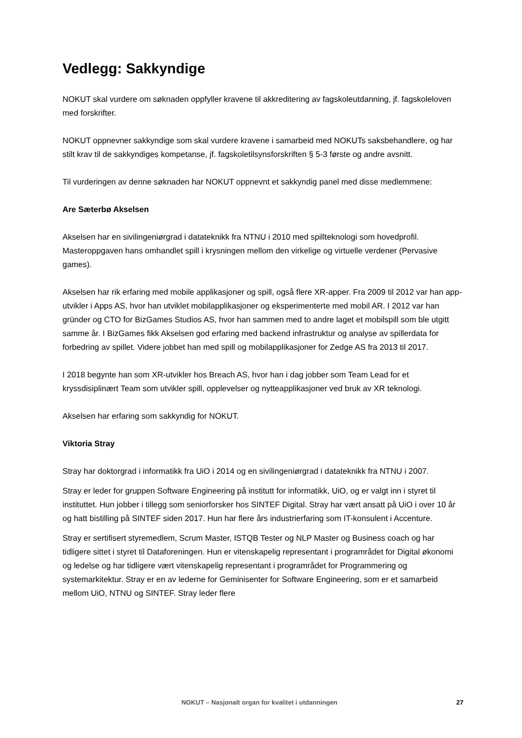Vedlegg: Sakkyndige
NOKUT skal vurdere om søknaden oppfyller kravene til akkreditering av fagskoleutdanning, jf. fagskoleloven med forskrifter.
NOKUT oppnevner sakkyndige som skal vurdere kravene i samarbeid med NOKUTs saksbehandlere, og har stilt krav til de sakkyndiges kompetanse, jf. fagskoletilsynsforskriften § 5-3 første og andre avsnitt.
Til vurderingen av denne søknaden har NOKUT oppnevnt et sakkyndig panel med disse medlemmene:
Are Sæterbø Akselsen
Akselsen har en sivilingeniørgrad i datateknikk fra NTNU i 2010 med spillteknologi som hovedprofil. Masteroppgaven hans omhandlet spill i krysningen mellom den virkelige og virtuelle verdener (Pervasive games).
Akselsen har rik erfaring med mobile applikasjoner og spill, også flere XR-apper. Fra 2009 til 2012 var han app-utvikler i Apps AS, hvor han utviklet mobilapplikasjoner og eksperimenterte med mobil AR. I 2012 var han gründer og CTO for BizGames Studios AS, hvor han sammen med to andre laget et mobilspill som ble utgitt samme år. I BizGames fikk Akselsen god erfaring med backend infrastruktur og analyse av spillerdata for forbedring av spillet. Videre jobbet han med spill og mobilapplikasjoner for Zedge AS fra 2013 til 2017.
I 2018 begynte han som XR-utvikler hos Breach AS, hvor han i dag jobber som Team Lead for et kryssdisiplinært Team som utvikler spill, opplevelser og nytteapplikasjoner ved bruk av XR teknologi.
Akselsen har erfaring som sakkyndig for NOKUT.
Viktoria Stray
Stray har doktorgrad i informatikk fra UiO i 2014 og en sivilingeniørgrad i datateknikk fra NTNU i 2007.
Stray er leder for gruppen Software Engineering på institutt for informatikk, UiO, og er valgt inn i styret til instituttet. Hun jobber i tillegg som seniorforsker hos SINTEF Digital. Stray har vært ansatt på UiO i over 10 år og hatt bistilling på SINTEF siden 2017. Hun har flere års industrierfaring som IT-konsulent i Accenture.
Stray er sertifisert styremedlem, Scrum Master, ISTQB Tester og NLP Master og Business coach og har tidligere sittet i styret til Dataforeningen. Hun er vitenskapelig representant i programrådet for Digital økonomi og ledelse og har tidligere vært vitenskapelig representant i programrådet for Programmering og systemarkitektur. Stray er en av lederne for Geminisenter for Software Engineering, som er et samarbeid mellom UiO, NTNU og SINTEF. Stray leder flere
NOKUT – Nasjonalt organ for kvalitet i utdanningen 27